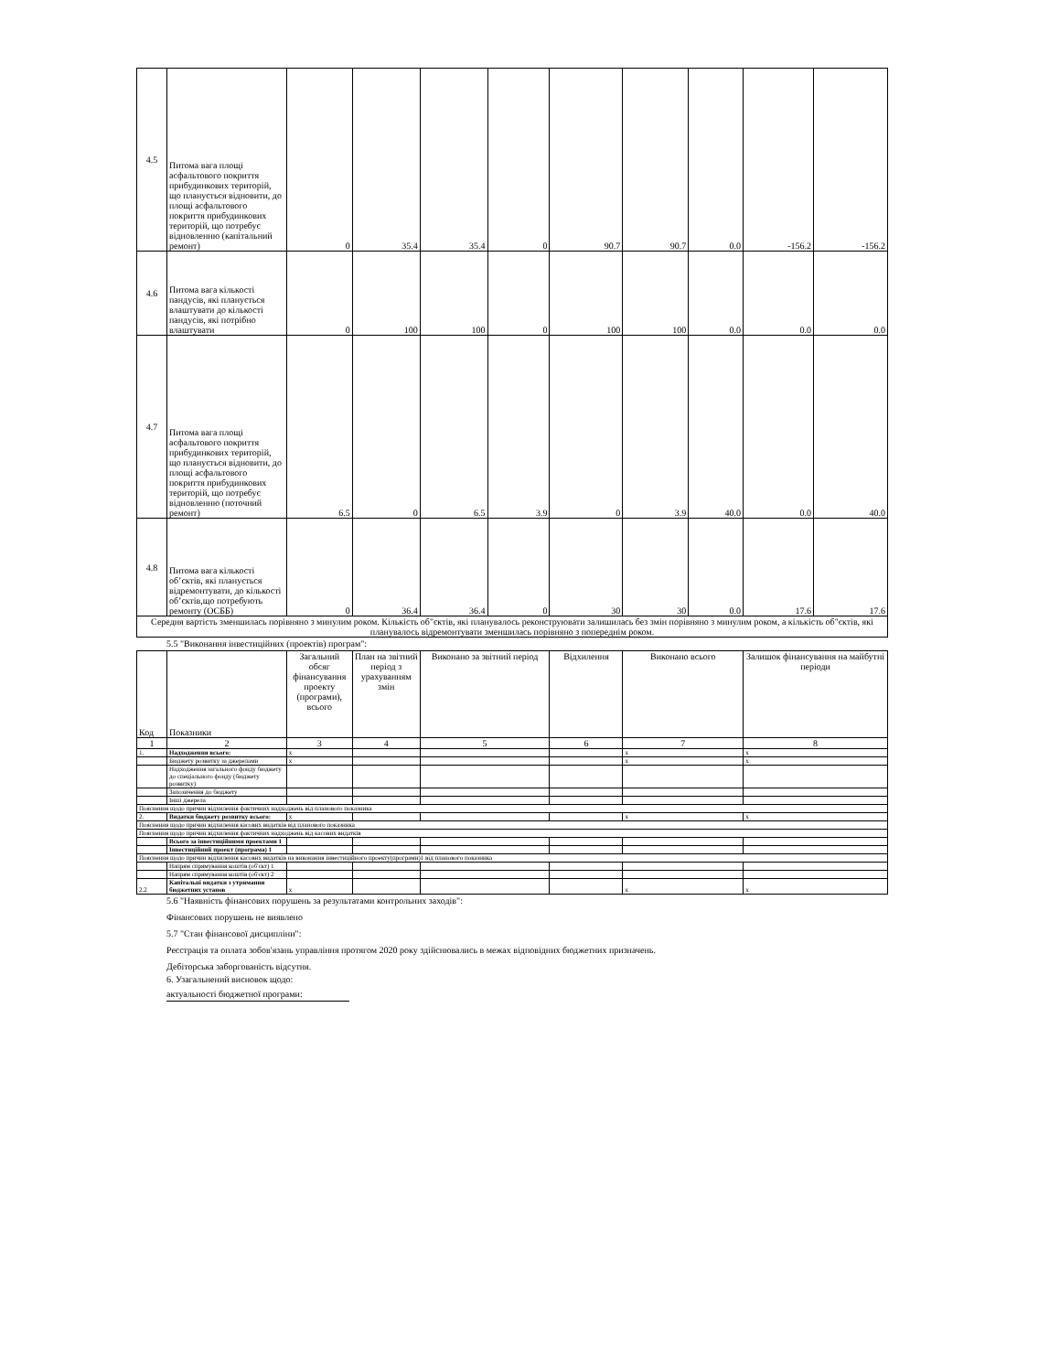| 4.5 | Питома вага площі асфальтового покриття прибудинкових територій, що планується відновити, до площі асфальтового покриття прибудинкових територій, що потребує відновленню (капітальний ремонт) | 0 | 35.4 | 35.4 | 0 | 90.7 | 90.7 | 0.0 | -156.2 | -156.2 |
| 4.6 | Питома вага кількості пандусів, які планується влаштувати до кількості пандусів, які потрібно влаштувати | 0 | 100 | 100 | 0 | 100 | 100 | 0.0 | 0.0 | 0.0 |
| 4.7 | Питома вага площі асфальтового покриття прибудинкових територій, що планується відновити, до площі асфальтового покриття прибудинкових територій, що потребує відновленню (поточний ремонт) | 6.5 | 0 | 6.5 | 3.9 | 0 | 3.9 | 40.0 | 0.0 | 40.0 |
| 4.8 | Питома вага кількості об’єктів, які планується відремонтувати, до кількості об’єктів,що потребують ремонту (ОСББ) | 0 | 36.4 | 36.4 | 0 | 30 | 30 | 0.0 | 17.6 | 17.6 |
| Середня вартість зменшилась порівняно з минулим роком. Кількість об"єктів, які планувалось реконструювати залишилась без змін порівняно з минулим роком, а кількість об"єктів, які планувалось відремонтувати зменшилась порівняно з попереднім роком. | | | | | | | | | | |
5.5 "Виконання інвестиційних (проектів) програм":
| Код | Показники | Загальний обсяг фінансування проекту (програми), всього | План на звітний період з урахуванням змін | Виконано за звітний період | Відхилення | Виконано всього | Залишок фінансування на майбутні періоди |
| 1 | 2 | 3 | 4 | 5 | 6 | 7 | 8 |
| 1. | Надходження всього: | x | | | | x | x |
| | Бюджету розвитку за джерелами | x | | | | x | x |
| | Надходження загального фонду бюджету до спеціального фонду (бюджету розвитку) | | | | | | |
| | Запозичення до бюджету | | | | | | |
| | Інші джерела | | | | | | |
| Пояснення щодо причин відхилення фактичних надходжень від планового показника | | | | | | | |
| 2. | Видатки бюджету розвитку всього: | x | | | | x | x |
| Пояснення щодо причин відхилення касових видатків від планового показника | | | | | | | |
| Пояснення щодо причин відхилення фактичних надходжень від касових видатків | | | | | | | |
| | Всього за інвестиційними проектами 1 | | | | | | |
| | Інвестиційний проект (програма) 1 | | | | | | |
| Пояснення щодо причин відхилення касових видатків на виконання інвестиційного проекту(програми)1 від планового показника | | | | | | | |
| | Напрям спрямування коштів (об'єкт) 1 | | | | | | |
| | Напрям спрямування коштів (об'єкт) 2 | | | | | | |
| 2.2 | Капітальні видатки з утримання бюджетних установ | x | | | | x | x |
5.6 "Наявність фінансових порушень за результатами контрольних заходів":
Фінансових порушень не виявлено
5.7 "Стан фінансової дисципліни":
Реєстрація та оплата зобов'язань управління протягом 2020 року здійснювались в межах відповідних бюджетних призначень.
Дебіторська заборгованість відсутня.
6. Узагальнений висновок щодо:
актуальності бюджетної програми: